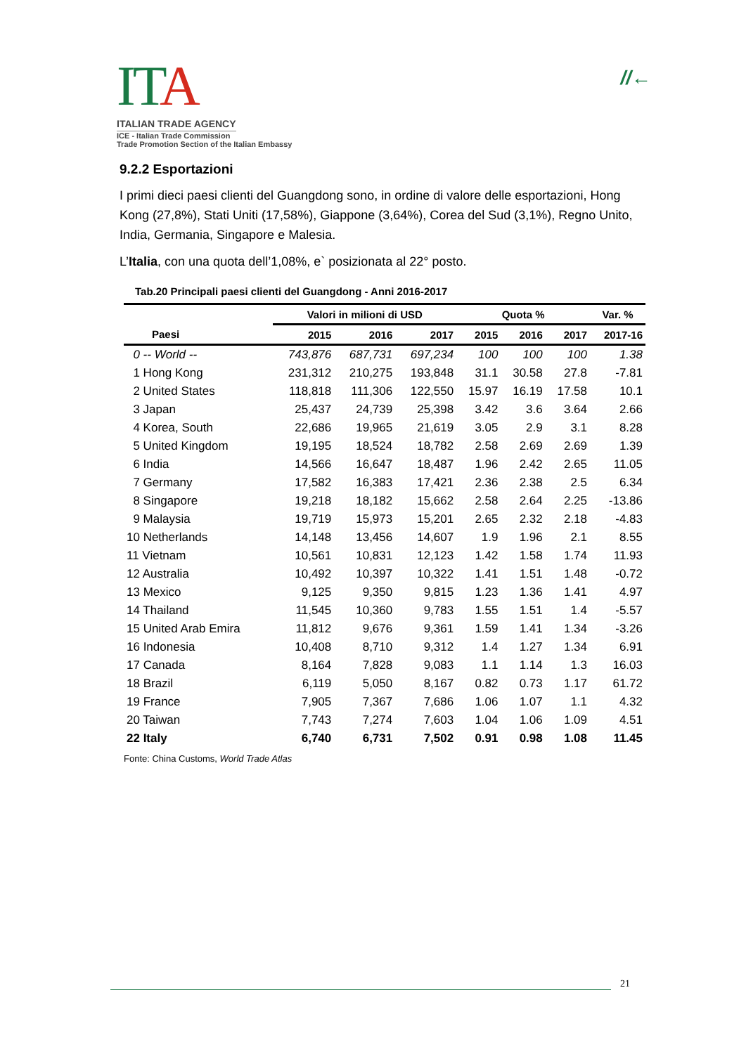IT A
ITALIAN TRADE AGENCY
ICE - Italian Trade Commission
Trade Promotion Section of the Italian Embassy
//←
9.2.2 Esportazioni
I primi dieci paesi clienti del Guangdong sono, in ordine di valore delle esportazioni, Hong Kong (27,8%), Stati Uniti (17,58%), Giappone (3,64%), Corea del Sud (3,1%), Regno Unito, India, Germania, Singapore e Malesia.
L’Italia, con una quota dell’1,08%, e` posizionata al 22° posto.
Tab.20 Principali paesi clienti del Guangdong - Anni 2016-2017
| | Valori in milioni di USD | | | Quota % | | | Var. % |
| --- | --- | --- | --- | --- | --- | --- | --- |
| Paesi | 2015 | 2016 | 2017 | 2015 | 2016 | 2017 | 2017-16 |
| 0 -- World -- | 743,876 | 687,731 | 697,234 | 100 | 100 | 100 | 1.38 |
| 1 Hong Kong | 231,312 | 210,275 | 193,848 | 31.1 | 30.58 | 27.8 | -7.81 |
| 2 United States | 118,818 | 111,306 | 122,550 | 15.97 | 16.19 | 17.58 | 10.1 |
| 3 Japan | 25,437 | 24,739 | 25,398 | 3.42 | 3.6 | 3.64 | 2.66 |
| 4 Korea, South | 22,686 | 19,965 | 21,619 | 3.05 | 2.9 | 3.1 | 8.28 |
| 5 United Kingdom | 19,195 | 18,524 | 18,782 | 2.58 | 2.69 | 2.69 | 1.39 |
| 6 India | 14,566 | 16,647 | 18,487 | 1.96 | 2.42 | 2.65 | 11.05 |
| 7 Germany | 17,582 | 16,383 | 17,421 | 2.36 | 2.38 | 2.5 | 6.34 |
| 8 Singapore | 19,218 | 18,182 | 15,662 | 2.58 | 2.64 | 2.25 | -13.86 |
| 9 Malaysia | 19,719 | 15,973 | 15,201 | 2.65 | 2.32 | 2.18 | -4.83 |
| 10 Netherlands | 14,148 | 13,456 | 14,607 | 1.9 | 1.96 | 2.1 | 8.55 |
| 11 Vietnam | 10,561 | 10,831 | 12,123 | 1.42 | 1.58 | 1.74 | 11.93 |
| 12 Australia | 10,492 | 10,397 | 10,322 | 1.41 | 1.51 | 1.48 | -0.72 |
| 13 Mexico | 9,125 | 9,350 | 9,815 | 1.23 | 1.36 | 1.41 | 4.97 |
| 14 Thailand | 11,545 | 10,360 | 9,783 | 1.55 | 1.51 | 1.4 | -5.57 |
| 15 United Arab Emira | 11,812 | 9,676 | 9,361 | 1.59 | 1.41 | 1.34 | -3.26 |
| 16 Indonesia | 10,408 | 8,710 | 9,312 | 1.4 | 1.27 | 1.34 | 6.91 |
| 17 Canada | 8,164 | 7,828 | 9,083 | 1.1 | 1.14 | 1.3 | 16.03 |
| 18 Brazil | 6,119 | 5,050 | 8,167 | 0.82 | 0.73 | 1.17 | 61.72 |
| 19 France | 7,905 | 7,367 | 7,686 | 1.06 | 1.07 | 1.1 | 4.32 |
| 20 Taiwan | 7,743 | 7,274 | 7,603 | 1.04 | 1.06 | 1.09 | 4.51 |
| 22 Italy | 6,740 | 6,731 | 7,502 | 0.91 | 0.98 | 1.08 | 11.45 |
Fonte: China Customs, World Trade Atlas
21